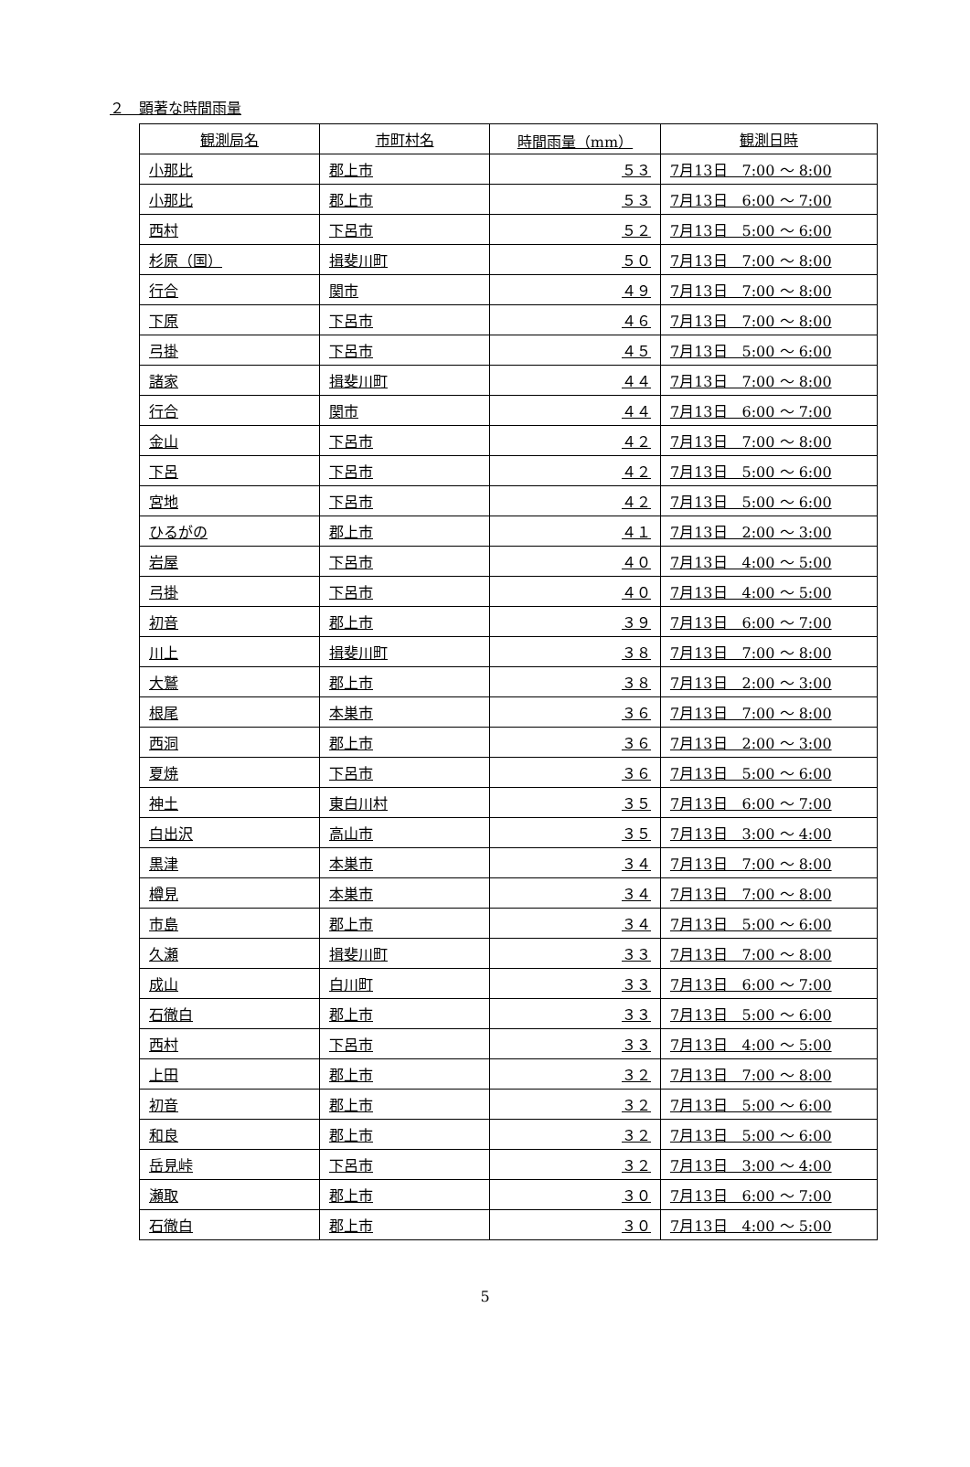２　顕著な時間雨量
| 観測局名 | 市町村名 | 時間雨量（mm） | 観測日時 |
| --- | --- | --- | --- |
| 小那比 | 郡上市 | ５３ | 7月13日 7:00 ～ 8:00 |
| 小那比 | 郡上市 | ５３ | 7月13日 6:00 ～ 7:00 |
| 西村 | 下呂市 | ５２ | 7月13日 5:00 ～ 6:00 |
| 杉原（国） | 揖斐川町 | ５０ | 7月13日 7:00 ～ 8:00 |
| 行合 | 関市 | ４９ | 7月13日 7:00 ～ 8:00 |
| 下原 | 下呂市 | ４６ | 7月13日 7:00 ～ 8:00 |
| 弓掛 | 下呂市 | ４５ | 7月13日 5:00 ～ 6:00 |
| 諸家 | 揖斐川町 | ４４ | 7月13日 7:00 ～ 8:00 |
| 行合 | 関市 | ４４ | 7月13日 6:00 ～ 7:00 |
| 金山 | 下呂市 | ４２ | 7月13日 7:00 ～ 8:00 |
| 下呂 | 下呂市 | ４２ | 7月13日 5:00 ～ 6:00 |
| 宮地 | 下呂市 | ４２ | 7月13日 5:00 ～ 6:00 |
| ひるがの | 郡上市 | ４１ | 7月13日 2:00 ～ 3:00 |
| 岩屋 | 下呂市 | ４０ | 7月13日 4:00 ～ 5:00 |
| 弓掛 | 下呂市 | ４０ | 7月13日 4:00 ～ 5:00 |
| 初音 | 郡上市 | ３９ | 7月13日 6:00 ～ 7:00 |
| 川上 | 揖斐川町 | ３８ | 7月13日 7:00 ～ 8:00 |
| 大鷲 | 郡上市 | ３８ | 7月13日 2:00 ～ 3:00 |
| 根尾 | 本巣市 | ３６ | 7月13日 7:00 ～ 8:00 |
| 西洞 | 郡上市 | ３６ | 7月13日 2:00 ～ 3:00 |
| 夏焼 | 下呂市 | ３６ | 7月13日 5:00 ～ 6:00 |
| 神土 | 東白川村 | ３５ | 7月13日 6:00 ～ 7:00 |
| 白出沢 | 高山市 | ３５ | 7月13日 3:00 ～ 4:00 |
| 黒津 | 本巣市 | ３４ | 7月13日 7:00 ～ 8:00 |
| 樽見 | 本巣市 | ３４ | 7月13日 7:00 ～ 8:00 |
| 市島 | 郡上市 | ３４ | 7月13日 5:00 ～ 6:00 |
| 久瀬 | 揖斐川町 | ３３ | 7月13日 7:00 ～ 8:00 |
| 成山 | 白川町 | ３３ | 7月13日 6:00 ～ 7:00 |
| 石徹白 | 郡上市 | ３３ | 7月13日 5:00 ～ 6:00 |
| 西村 | 下呂市 | ３３ | 7月13日 4:00 ～ 5:00 |
| 上田 | 郡上市 | ３２ | 7月13日 7:00 ～ 8:00 |
| 初音 | 郡上市 | ３２ | 7月13日 5:00 ～ 6:00 |
| 和良 | 郡上市 | ３２ | 7月13日 5:00 ～ 6:00 |
| 岳見峠 | 下呂市 | ３２ | 7月13日 3:00 ～ 4:00 |
| 瀬取 | 郡上市 | ３０ | 7月13日 6:00 ～ 7:00 |
| 石徹白 | 郡上市 | ３０ | 7月13日 4:00 ～ 5:00 |
5